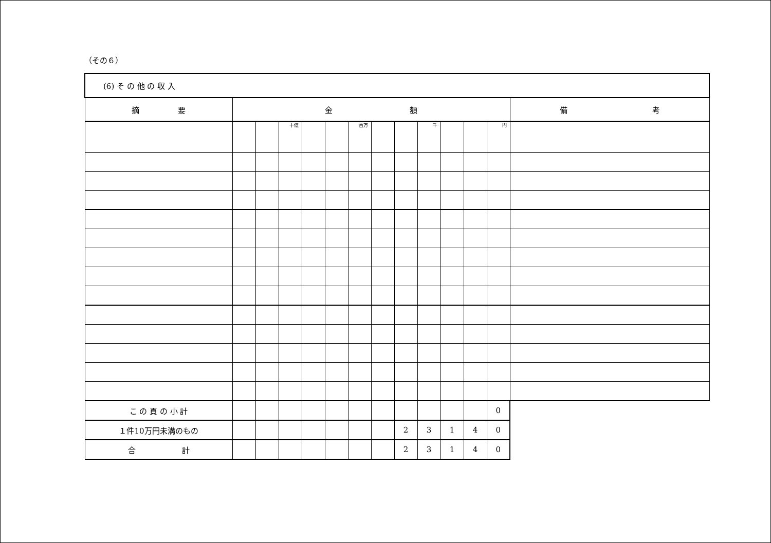（その６）
| (6) そ の 他 の 収 入 | | | | | | | | | | | | | |
| 摘 要 | 金 額 | | | | | | | | | | | | 備 考 |
| | | | 十億 | | | 百万 | | | 千 | | | 円 | |
| こ の 頁 の 小 計 | | | | | | | | | | | | 0 | |
| １件10万円未満のもの | | | | | | | | 2 | 3 | 1 | 4 | 0 | |
| 合 計 | | | | | | | | 2 | 3 | 1 | 4 | 0 | |